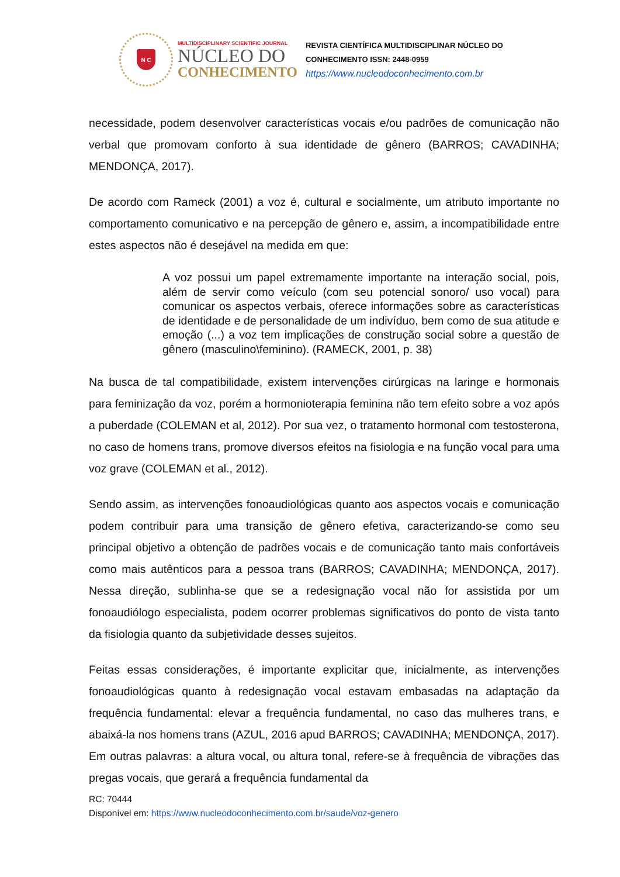N C
MULTIDISCIPLINARY SCIENTIFIC JOURNAL
NÚCLEO DO
CONHECIMENTO
REVISTA CIENTÍFICA MULTIDISCIPLINAR NÚCLEO DO
CONHECIMENTO ISSN: 2448-0959
https://www.nucleodoconhecimento.com.br
necessidade, podem desenvolver características vocais e/ou padrões de comunicação não verbal que promovam conforto à sua identidade de gênero (BARROS; CAVADINHA; MENDONÇA, 2017).
De acordo com Rameck (2001) a voz é, cultural e socialmente, um atributo importante no comportamento comunicativo e na percepção de gênero e, assim, a incompatibilidade entre estes aspectos não é desejável na medida em que:
A voz possui um papel extremamente importante na interação social, pois, além de servir como veículo (com seu potencial sonoro/ uso vocal) para comunicar os aspectos verbais, oferece informações sobre as características de identidade e de personalidade de um indivíduo, bem como de sua atitude e emoção (...) a voz tem implicações de construção social sobre a questão de gênero (masculino\feminino). (RAMECK, 2001, p. 38)
Na busca de tal compatibilidade, existem intervenções cirúrgicas na laringe e hormonais para feminização da voz, porém a hormonioterapia feminina não tem efeito sobre a voz após a puberdade (COLEMAN et al, 2012). Por sua vez, o tratamento hormonal com testosterona, no caso de homens trans, promove diversos efeitos na fisiologia e na função vocal para uma voz grave (COLEMAN et al., 2012).
Sendo assim, as intervenções fonoaudiológicas quanto aos aspectos vocais e comunicação podem contribuir para uma transição de gênero efetiva, caracterizando-se como seu principal objetivo a obtenção de padrões vocais e de comunicação tanto mais confortáveis como mais autênticos para a pessoa trans (BARROS; CAVADINHA; MENDONÇA, 2017). Nessa direção, sublinha-se que se a redesignação vocal não for assistida por um fonoaudiólogo especialista, podem ocorrer problemas significativos do ponto de vista tanto da fisiologia quanto da subjetividade desses sujeitos.
Feitas essas considerações, é importante explicitar que, inicialmente, as intervenções fonoaudiológicas quanto à redesignação vocal estavam embasadas na adaptação da frequência fundamental: elevar a frequência fundamental, no caso das mulheres trans, e abaixá-la nos homens trans (AZUL, 2016 apud BARROS; CAVADINHA; MENDONÇA, 2017). Em outras palavras: a altura vocal, ou altura tonal, refere-se à frequência de vibrações das pregas vocais, que gerará a frequência fundamental da
RC: 70444
Disponível em: https://www.nucleodoconhecimento.com.br/saude/voz-genero